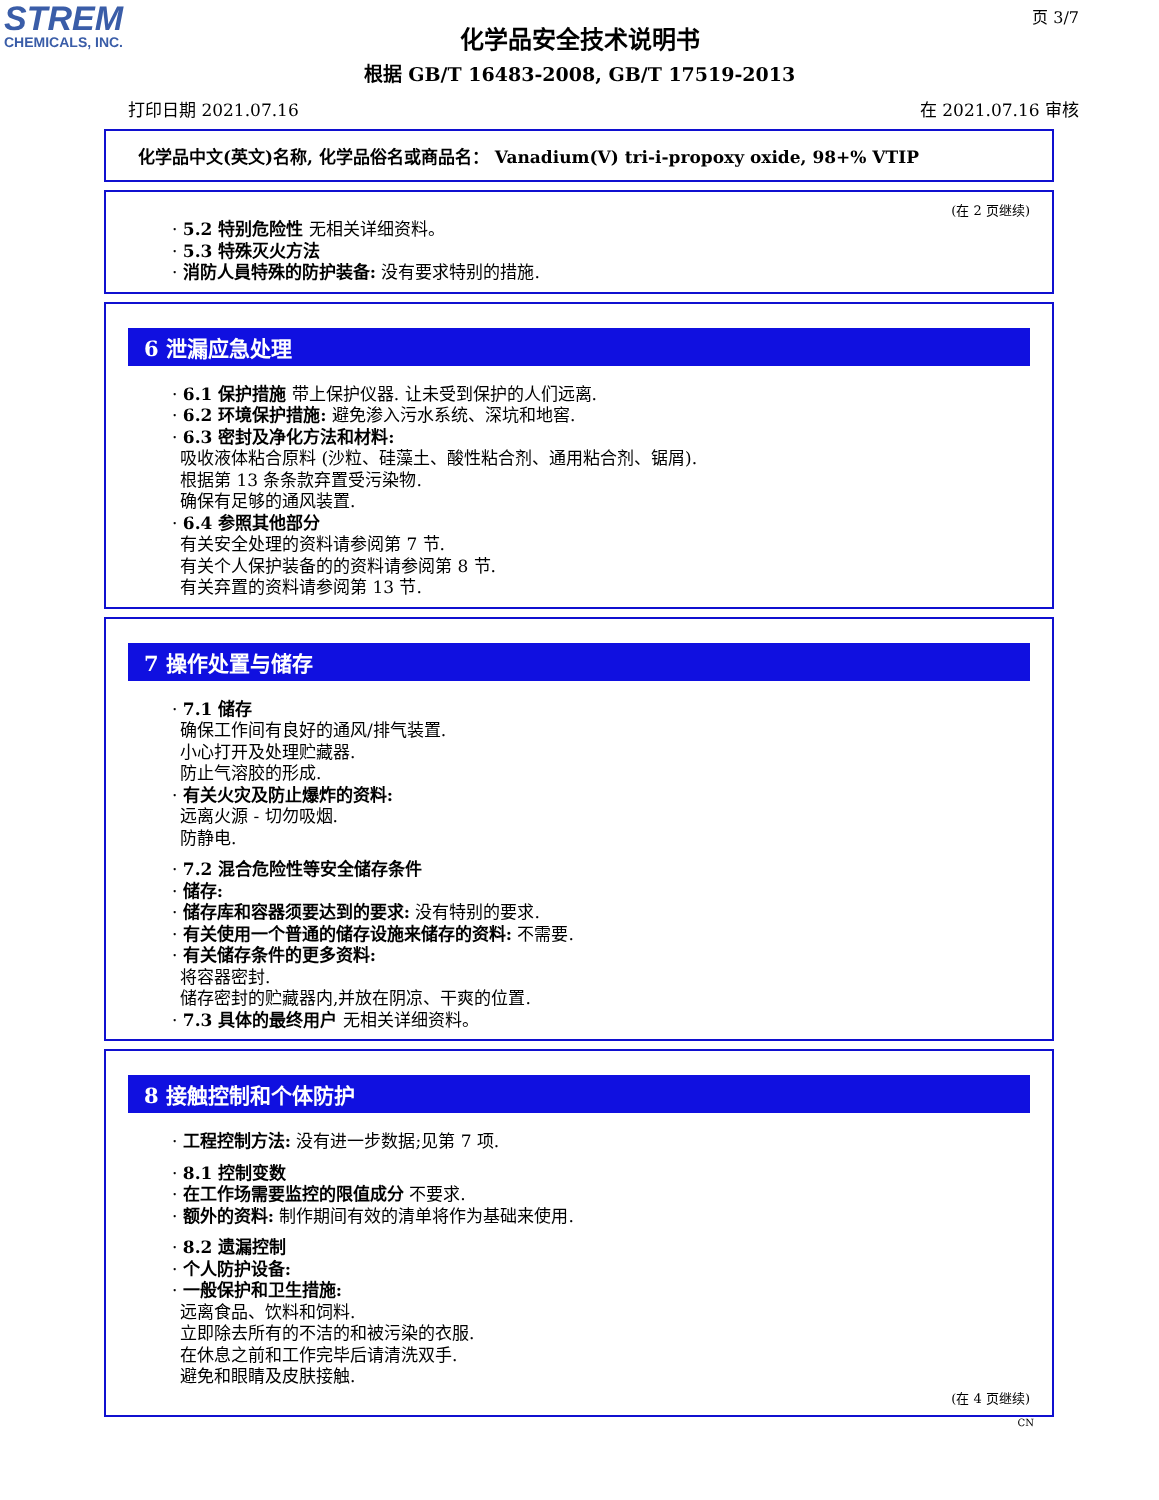STREM
CHEMICALS, INC.
页 3/7
化学品安全技术说明书
根据 GB/T 16483-2008, GB/T 17519-2013
打印日期 2021.07.16 在 2021.07.16 审核
化学品中文(英文)名称, 化学品俗名或商品名： Vanadium(V) tri-i-propoxy oxide, 98+% VTIP
(在 2 页继续)
· 5.2 特别危险性 无相关详细资料。
· 5.3 特殊灭火方法
· 消防人員特殊的防护装备: 没有要求特别的措施.
6 泄漏应急处理
· 6.1 保护措施 带上保护仪器. 让未受到保护的人们远离.
· 6.2 环境保护措施: 避免渗入污水系统、深坑和地窖.
· 6.3 密封及净化方法和材料:
吸收液体粘合原料 (沙粒、硅藻土、酸性粘合剂、通用粘合剂、锯屑).
根据第 13 条条款弃置受污染物.
确保有足够的通风装置.
· 6.4 参照其他部分
有关安全处理的资料请参阅第 7 节.
有关个人保护装备的的资料请参阅第 8 节.
有关弃置的资料请参阅第 13 节.
7 操作处置与储存
· 7.1 储存
确保工作间有良好的通风/排气装置.
小心打开及处理贮藏器.
防止气溶胶的形成.
· 有关火灾及防止爆炸的资料:
远离火源 - 切勿吸烟.
防静电.
· 7.2 混合危险性等安全储存条件
· 储存:
· 储存库和容器须要达到的要求: 没有特别的要求.
· 有关使用一个普通的储存设施来储存的资料: 不需要.
· 有关储存条件的更多资料:
将容器密封.
储存密封的贮藏器内,并放在阴凉、干爽的位置.
· 7.3 具体的最终用户 无相关详细资料。
8 接触控制和个体防护
· 工程控制方法: 没有进一步数据;见第 7 项.
· 8.1 控制变数
· 在工作场需要监控的限值成分 不要求.
· 额外的资料: 制作期间有效的清单将作为基础来使用.
· 8.2 遗漏控制
· 个人防护设备:
· 一般保护和卫生措施:
远离食品、饮料和饲料.
立即除去所有的不洁的和被污染的衣服.
在休息之前和工作完毕后请清洗双手.
避免和眼睛及皮肤接触.
(在 4 页继续)
CN